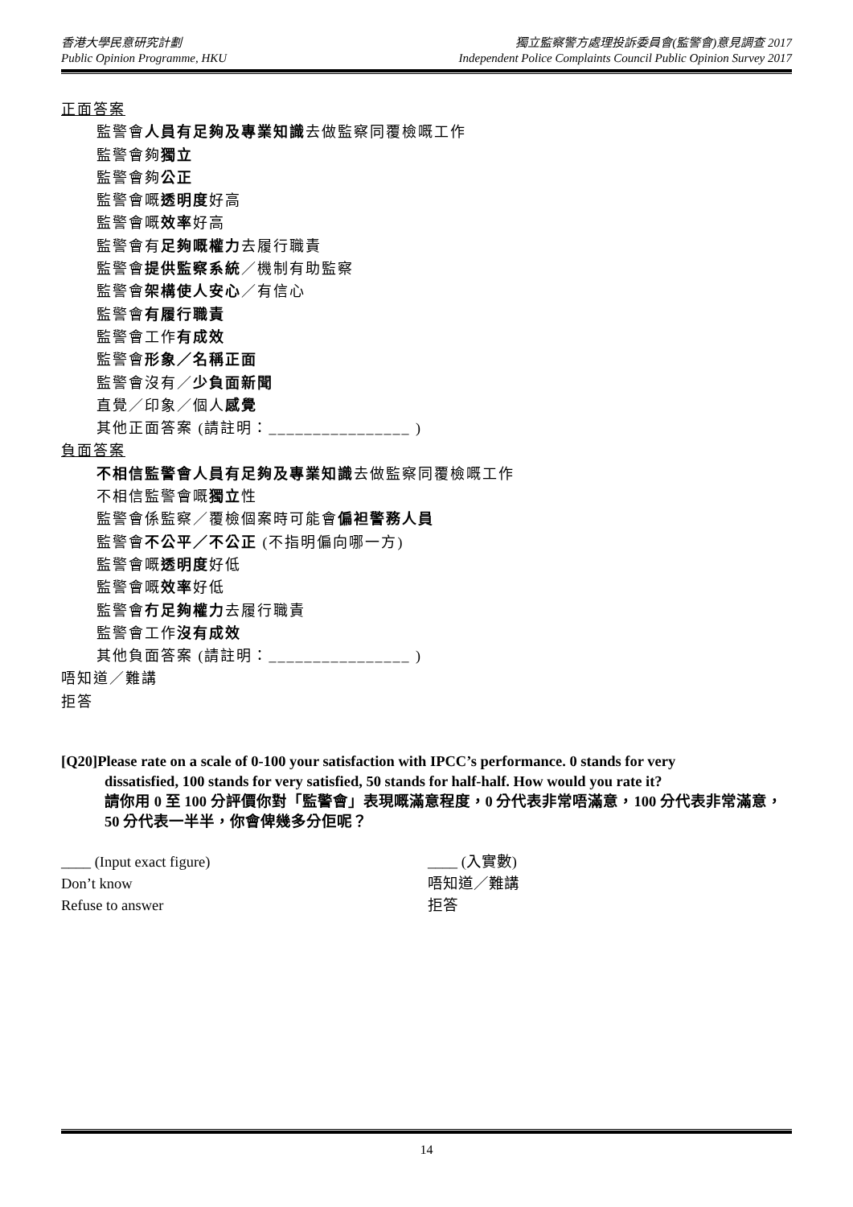香港大學民意研究計劃
Public Opinion Programme, HKU
獨立監察警方處理投訴委員會(監警會)意見調查 2017
Independent Police Complaints Council Public Opinion Survey 2017
正面答案
監警會人員有足夠及專業知識去做監察同覆檢嘅工作
監警會夠獨立
監警會夠公正
監警會嘅透明度好高
監警會嘅效率好高
監警會有足夠嘅權力去履行職責
監警會提供監察系統／機制有助監察
監警會架構使人安心／有信心
監警會有履行職責
監警會工作有成效
監警會形象／名稱正面
監警會沒有／少負面新聞
直覺／印象／個人感覺
其他正面答案 (請註明：________________ )
負面答案
不相信監警會人員有足夠及專業知識去做監察同覆檢嘅工作
不相信監警會嘅獨立性
監警會係監察／覆檢個案時可能會偏袒警務人員
監警會不公平／不公正 (不指明偏向哪一方)
監警會嘅透明度好低
監警會嘅效率好低
監警會冇足夠權力去履行職責
監警會工作沒有成效
其他負面答案 (請註明：________________ )
唔知道／難講
拒答
[Q20]Please rate on a scale of 0-100 your satisfaction with IPCC’s performance. 0 stands for very
dissatisfied, 100 stands for very satisfied, 50 stands for half-half. How would you rate it?
請你用 0 至 100 分評價你對「監警會」表現嘅滿意程度，0 分代表非常唔滿意，100 分代表非常滿意，50 分代表一半半，你會俾幾多分佢呢？
____ (Input exact figure)
____ (入實數)
Don’t know
唔知道／難講
Refuse to answer
拒答
14